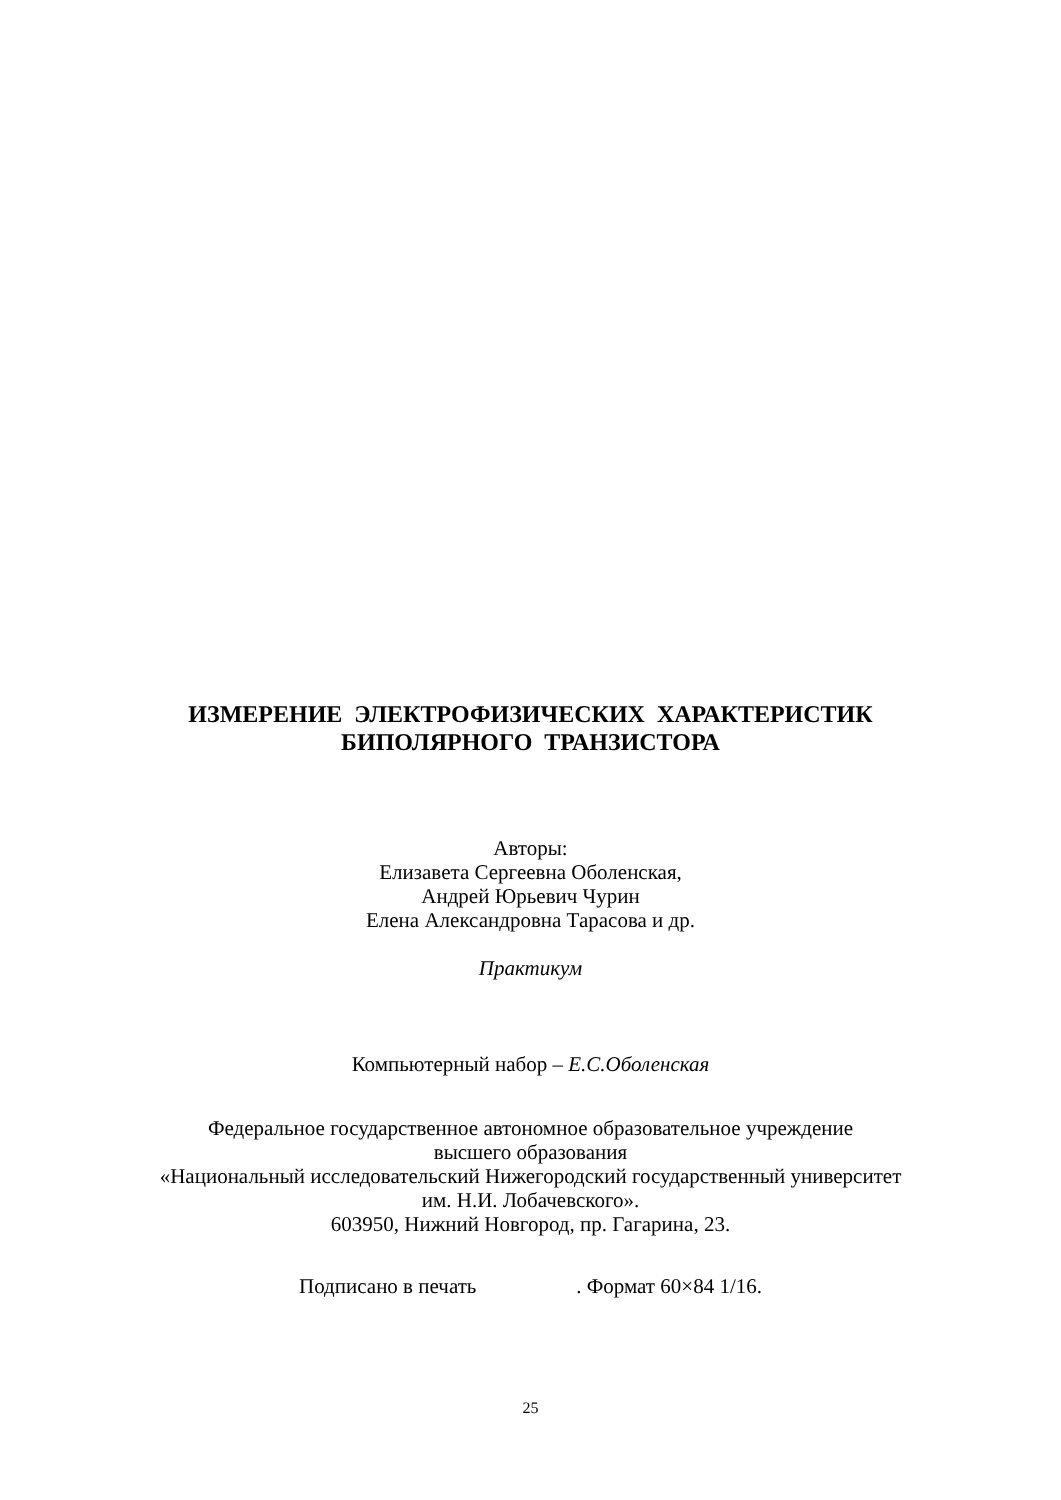ИЗМЕРЕНИЕ ЭЛЕКТРОФИЗИЧЕСКИХ ХАРАКТЕРИСТИК
БИПОЛЯРНОГО ТРАНЗИСТОРА
Авторы:
Елизавета Сергеевна Оболенская,
Андрей Юрьевич Чурин
Елена Александровна Тарасова и др.
Практикум
Компьютерный набор – Е.С.Оболенская
Федеральное государственное автономное образовательное учреждение
высшего образования
«Национальный исследовательский Нижегородский государственный университет
им. Н.И. Лобачевского».
603950, Нижний Новгород, пр. Гагарина, 23.
Подписано в печать . Формат 60×84 1/16.
25